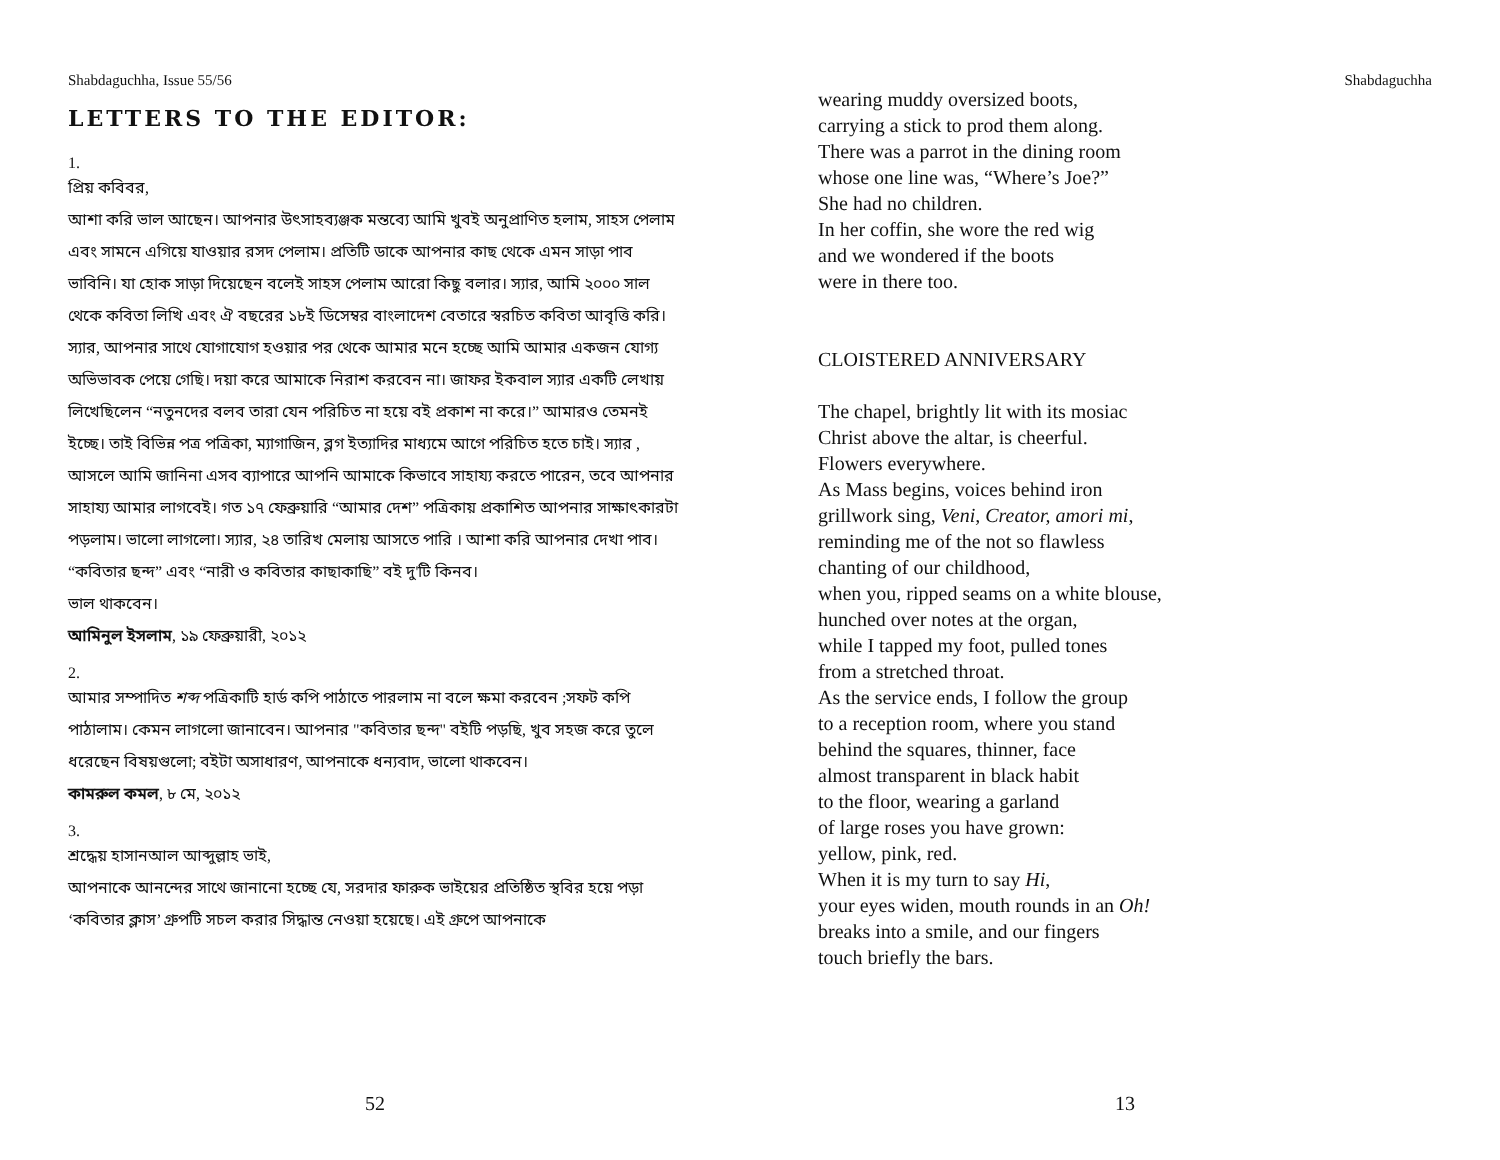Shabdaguchha, Issue 55/56
LETTERS TO THE EDITOR:
1.
প্রিয় কবিবর,
আশা করি ভাল আছেন। আপনার উৎসাহব্যঞ্জক মন্তব্যে আমি খুবই অনুপ্রাণিত হলাম, সাহস পেলাম এবং সামনে এগিয়ে যাওয়ার রসদ পেলাম। প্রতিটি ডাকে আপনার কাছ থেকে এমন সাড়া পাব ভাবিনি। যা হোক সাড়া দিয়েছেন বলেই সাহস পেলাম আরো কিছু বলার। স্যার, আমি ২০০০ সাল থেকে কবিতা লিখি এবং ঐ বছরের ১৮ই ডিসেম্বর বাংলাদেশ বেতারে স্বরচিত কবিতা আবৃত্তি করি।
স্যার, আপনার সাথে যোগাযোগ হওয়ার পর থেকে আমার মনে হচ্ছে আমি আমার একজন যোগ্য অভিভাবক পেয়ে গেছি। দয়া করে আমাকে নিরাশ করবেন না। জাফর ইকবাল স্যার একটি লেখায় লিখেছিলেন “নতুনদের বলব তারা যেন পরিচিত না হয়ে বই প্রকাশ না করে।” আমারও তেমনই ইচ্ছে। তাই বিভিন্ন পত্র পত্রিকা, ম্যাগাজিন, ব্লগ ইত্যাদির মাধ্যমে আগে পরিচিত হতে চাই। স্যার , আসলে আমি জানিনা এসব ব্যাপারে আপনি আমাকে কিভাবে সাহায্য করতে পারেন, তবে আপনার সাহায্য আমার লাগবেই। গত ১৭ ফেব্রুয়ারি “আমার দেশ” পত্রিকায় প্রকাশিত আপনার সাক্ষাৎকারটা পড়লাম। ভালো লাগলো। স্যার, ২৪ তারিখ মেলায় আসতে পারি । আশা করি আপনার দেখা পাব। “কবিতার ছন্দ” এবং “নারী ও কবিতার কাছাকাছি” বই দু'টি কিনব।
ভাল থাকবেন।
আমিনুল ইসলাম, ১৯ ফেব্রুয়ারী, ২০১২
2.
আমার সম্পাদিত শব্দ পত্রিকাটি হার্ড কপি পাঠাতে পারলাম না বলে ক্ষমা করবেন ;সফট কপি পাঠালাম। কেমন লাগলো জানাবেন। আপনার "কবিতার ছন্দ" বইটি পড়ছি, খুব সহজ করে তুলে ধরেছেন বিষয়গুলো; বইটা অসাধারণ, আপনাকে ধন্যবাদ, ভালো থাকবেন।
কামরুল কমল, ৮ মে, ২০১২
3.
শ্রদ্ধেয় হাসানআল আব্দুল্লাহ ভাই,
আপনাকে আনন্দের সাথে জানানো হচ্ছে যে, সরদার ফারুক ভাইয়ের প্রতিষ্ঠিত স্থবির হয়ে পড়া ‘কবিতার ক্লাস’ গ্রুপটি সচল করার সিদ্ধান্ত নেওয়া হয়েছে। এই গ্রুপে আপনাকে
52
Shabdaguchha
wearing muddy oversized boots,
carrying a stick to prod them along.
There was a parrot in the dining room
whose one line was, “Where’s Joe?”
She had no children.
In her coffin, she wore the red wig
and we wondered if the boots
were in there too.
CLOISTERED ANNIVERSARY
The chapel, brightly lit with its mosiac
Christ above the altar, is cheerful.
Flowers everywhere.
As Mass begins, voices behind iron
grillwork sing, Veni, Creator, amori mi,
reminding me of the not so flawless
chanting of our childhood,
when you, ripped seams on a white blouse,
hunched over notes at the organ,
while I tapped my foot, pulled tones
from a stretched throat.
As the service ends, I follow the group
to a reception room, where you stand
behind the squares, thinner, face
almost transparent in black habit
to the floor, wearing a garland
of large roses you have grown:
yellow, pink, red.
When it is my turn to say Hi,
your eyes widen, mouth rounds in an Oh!
breaks into a smile, and our fingers
touch briefly the bars.
13